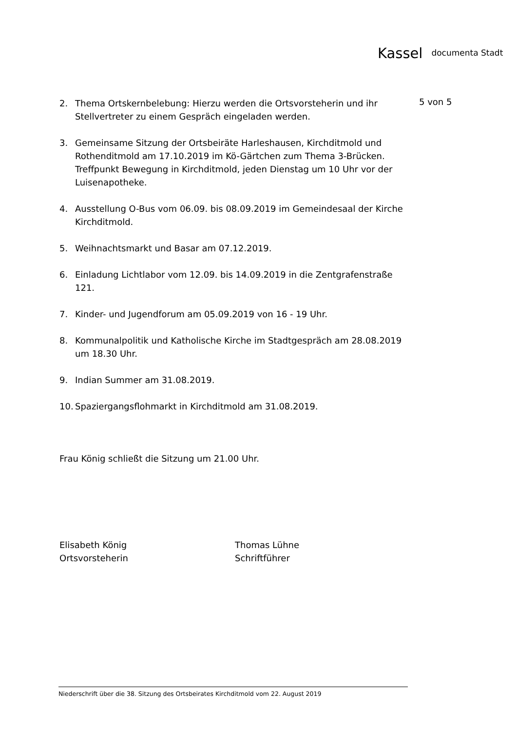Kassel documenta Stadt
5 von 5
2. Thema Ortskernbelebung: Hierzu werden die Ortsvorsteherin und ihr Stellvertreter zu einem Gespräch eingeladen werden.
3. Gemeinsame Sitzung der Ortsbeiräte Harleshausen, Kirchditmold und Rothenditmold am 17.10.2019 im Kö-Gärtchen zum Thema 3-Brücken.
Treffpunkt Bewegung in Kirchditmold, jeden Dienstag um 10 Uhr vor der Luisenapotheke.
4. Ausstellung O-Bus vom 06.09. bis 08.09.2019 im Gemeindesaal der Kirche Kirchditmold.
5. Weihnachtsmarkt und Basar am 07.12.2019.
6. Einladung Lichtlabor vom 12.09. bis 14.09.2019 in die Zentgrafenstraße 121.
7. Kinder- und Jugendforum am 05.09.2019 von 16 - 19 Uhr.
8. Kommunalpolitik und Katholische Kirche im Stadtgespräch am 28.08.2019 um 18.30 Uhr.
9. Indian Summer am 31.08.2019.
10. Spaziergangsflohmarkt in Kirchditmold am 31.08.2019.
Frau König schließt die Sitzung um 21.00 Uhr.
Elisabeth König
Ortsvorsteherin
Thomas Lühne
Schriftführer
Niederschrift über die 38. Sitzung des Ortsbeirates Kirchditmold vom 22. August 2019